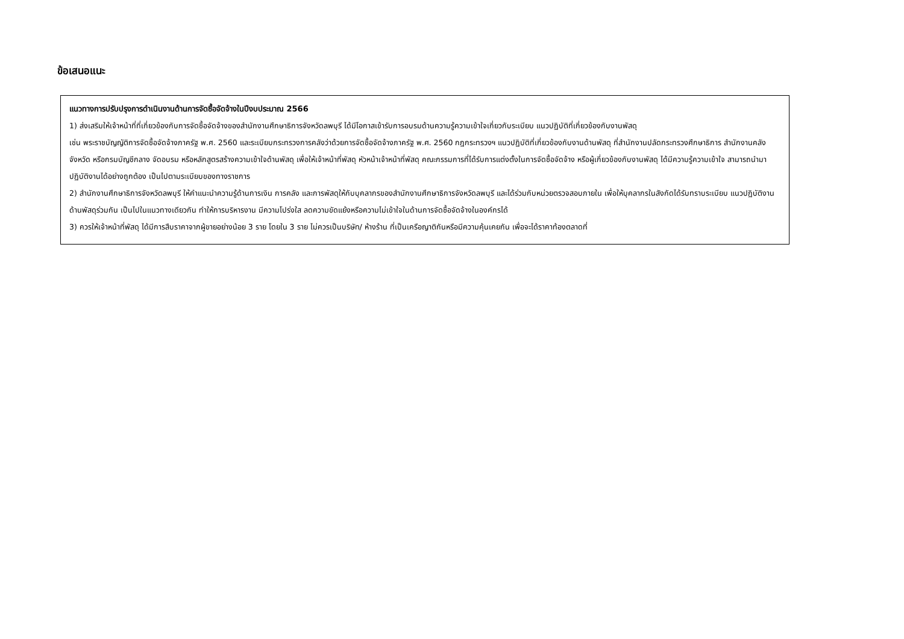ข้อเสนอแนะ
แนวทางการปรับปรุงการดำเนินงานด้านการจัดซื้อจัดจ้างในปีงบประมาณ 2566
1) ส่งเสริมให้เจ้าหน้าที่ที่เกี่ยวข้องกับการจัดซื้อจัดจ้างของสำนักงานศึกษาธิการจังหวัดลพบุรี ได้มีโอกาสเข้ารับการอบรมด้านความรู้ความเข้าใจเกี่ยวกับระเบียบ แนวปฏิบัติที่เกี่ยวข้องกับงานพัสดุ
เช่น พระราชบัญญัติการจัดซื้อจัดจ้างภาครัฐ พ.ศ. 2560 และระเบียบกระทรวงการคลังว่าด้วยการจัดซื้อจัดจ้างภาครัฐ พ.ศ. 2560 กฎกระทรวงฯ แนวปฏิบัติที่เกี่ยวข้องกับงานด้านพัสดุ ที่สำนักงานปลัดกระทรวงศึกษาธิการ สำนักงานคลังจังหวัด หรือกรมบัญชีกลาง จัดอบรม หรือหลักสูตรสร้างความเข้าใจด้านพัสดุ เพื่อให้เจ้าหน้าที่พัสดุ หัวหน้าเจ้าหน้าที่พัสดุ คณะกรรมการที่ได้รับการแต่งตั้งในการจัดซื้อจัดจ้าง หรือผู้เกี่ยวข้องกับงานพัสดุ ได้มีความรู้ความเข้าใจ สามารถนำมาปฏิบัติงานได้อย่างถูกต้อง เป็นไปตามระเบียบของทางราชการ
2) สำนักงานศึกษาธิการจังหวัดลพบุรี ให้คำแนะนำความรู้ด้านการเงิน การคลัง และการพัสดุให้กับบุคลากรของสำนักงานศึกษาธิการจังหวัดลพบุรี และได้ร่วมกับหน่วยตรวจสอบภายใน เพื่อให้บุคลากรในสังกัดได้รับทราบระเบียบ แนวปฏิบัติงานด้านพัสดุร่วมกัน เป็นไปในแนวทางเดียวกัน ทำให้การบริหารงาน มีความโปร่งใส ลดความขัดแย้งหรือความไม่เข้าใจในด้านการจัดซื้อจัดจ้างในองค์กรได้
3) ควรให้เจ้าหน้าที่พัสดุ ได้มีการสืบราคาจากผู้ขายอย่างน้อย 3 ราย โดยใน 3 ราย ไม่ควรเป็นบริษัท/ ห้างร้าน ที่เป็นเครือญาติกันหรือมีความคุ้นเคยกัน เพื่อจะได้ราคาท้องตลาดที่